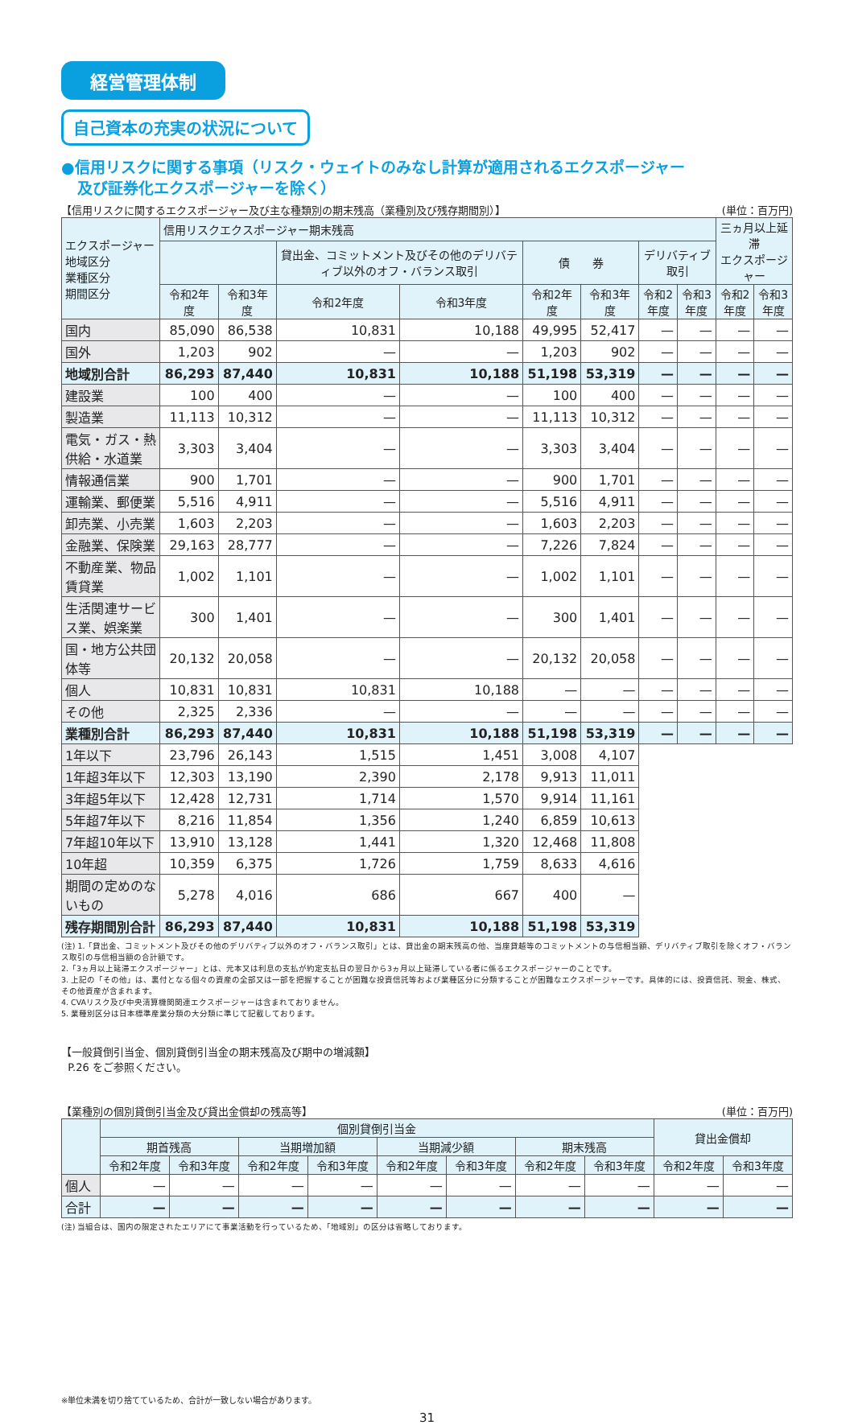経営管理体制
自己資本の充実の状況について
●信用リスクに関する事項（リスク・ウェイトのみなし計算が適用されるエクスポージャー
及び証券化エクスポージャーを除く）
【信用リスクに関するエクスポージャー及び主な種類別の期末残高（業種別及び残存期間別）】 (単位：百万円)
| エクスポージャー 地域区分 業種区分 期間区分 | 信用リスクエクスポージャー期末残高 | | | | | | | | 三ヵ月以上延滞 エクスポージャー | |
| --- | --- | --- | --- | --- | --- | --- | --- | --- | --- | --- |
| | | | 貸出金、コミットメント及びその他のデリバティブ以外のオフ・バランス取引 | | 債 券 | | デリバティブ取引 | | | |
| | 令和2年度 | 令和3年度 | 令和2年度 | 令和3年度 | 令和2年度 | 令和3年度 | 令和2年度 | 令和3年度 | 令和2年度 | 令和3年度 |
| 国内 | 85,090 | 86,538 | 10,831 | 10,188 | 49,995 | 52,417 | — | — | — | — |
| 国外 | 1,203 | 902 | — | — | 1,203 | 902 | — | — | — | — |
| 地域別合計 | 86,293 | 87,440 | 10,831 | 10,188 | 51,198 | 53,319 | — | — | — | — |
| 建設業 | 100 | 400 | — | — | 100 | 400 | — | — | — | — |
| 製造業 | 11,113 | 10,312 | — | — | 11,113 | 10,312 | — | — | — | — |
| 電気・ガス・熱供給・水道業 | 3,303 | 3,404 | — | — | 3,303 | 3,404 | — | — | — | — |
| 情報通信業 | 900 | 1,701 | — | — | 900 | 1,701 | — | — | — | — |
| 運輸業、郵便業 | 5,516 | 4,911 | — | — | 5,516 | 4,911 | — | — | — | — |
| 卸売業、小売業 | 1,603 | 2,203 | — | — | 1,603 | 2,203 | — | — | — | — |
| 金融業、保険業 | 29,163 | 28,777 | — | — | 7,226 | 7,824 | — | — | — | — |
| 不動産業、物品賃貸業 | 1,002 | 1,101 | — | — | 1,002 | 1,101 | — | — | — | — |
| 生活関連サービス業、娯楽業 | 300 | 1,401 | — | — | 300 | 1,401 | — | — | — | — |
| 国・地方公共団体等 | 20,132 | 20,058 | — | — | 20,132 | 20,058 | — | — | — | — |
| 個人 | 10,831 | 10,831 | 10,831 | 10,188 | — | — | — | — | — | — |
| その他 | 2,325 | 2,336 | — | — | — | — | — | — | — | — |
| 業種別合計 | 86,293 | 87,440 | 10,831 | 10,188 | 51,198 | 53,319 | — | — | — | — |
| 1年以下 | 23,796 | 26,143 | 1,515 | 1,451 | 3,008 | 4,107 | | | | |
| 1年超3年以下 | 12,303 | 13,190 | 2,390 | 2,178 | 9,913 | 11,011 | | | | |
| 3年超5年以下 | 12,428 | 12,731 | 1,714 | 1,570 | 9,914 | 11,161 | | | | |
| 5年超7年以下 | 8,216 | 11,854 | 1,356 | 1,240 | 6,859 | 10,613 | | | | |
| 7年超10年以下 | 13,910 | 13,128 | 1,441 | 1,320 | 12,468 | 11,808 | | | | |
| 10年超 | 10,359 | 6,375 | 1,726 | 1,759 | 8,633 | 4,616 | | | | |
| 期間の定めのないもの | 5,278 | 4,016 | 686 | 667 | 400 | — | | | | |
| 残存期間別合計 | 86,293 | 87,440 | 10,831 | 10,188 | 51,198 | 53,319 | | | | |
(注) 1.「貸出金、コミットメント及びその他のデリバティブ以外のオフ・バランス取引」とは、貸出金の期末残高の他、当座貸越等のコミットメントの与信相当額、デリバティブ取引を除くオフ・バランス取引の与信相当額の合計額です。
2.「3ヵ月以上延滞エクスポージャー」とは、元本又は利息の支払が約定支払日の翌日から3ヵ月以上延滞している者に係るエクスポージャーのことです。
3. 上記の「その他」は、裏付となる個々の資産の全部又は一部を把握することが困難な投資信託等および業種区分に分類することが困難なエクスポージャーです。具体的には、投資信託、現金、株式、その他資産が含まれます。
4. CVAリスク及び中央清算機関関連エクスポージャーは含まれておりません。
5. 業種別区分は日本標準産業分類の大分類に準じて記載しております。
【一般貸倒引当金、個別貸倒引当金の期末残高及び期中の増減額】
P.26 をご参照ください。
【業種別の個別貸倒引当金及び貸出金償却の残高等】 (単位：百万円)
| | 個別貸倒引当金 | | | | | | | | 貸出金償却 | |
| --- | --- | --- | --- | --- | --- | --- | --- | --- | --- | --- |
| | 期首残高 | | 当期増加額 | | 当期減少額 | | 期末残高 | | | |
| | 令和2年度 | 令和3年度 | 令和2年度 | 令和3年度 | 令和2年度 | 令和3年度 | 令和2年度 | 令和3年度 | 令和2年度 | 令和3年度 |
| 個人 | — | — | — | — | — | — | — | — | — | — |
| 合計 | — | — | — | — | — | — | — | — | — | — |
(注) 当組合は、国内の限定されたエリアにて事業活動を行っているため、「地域別」の区分は省略しております。
※単位未満を切り捨てているため、合計が一致しない場合があります。
31